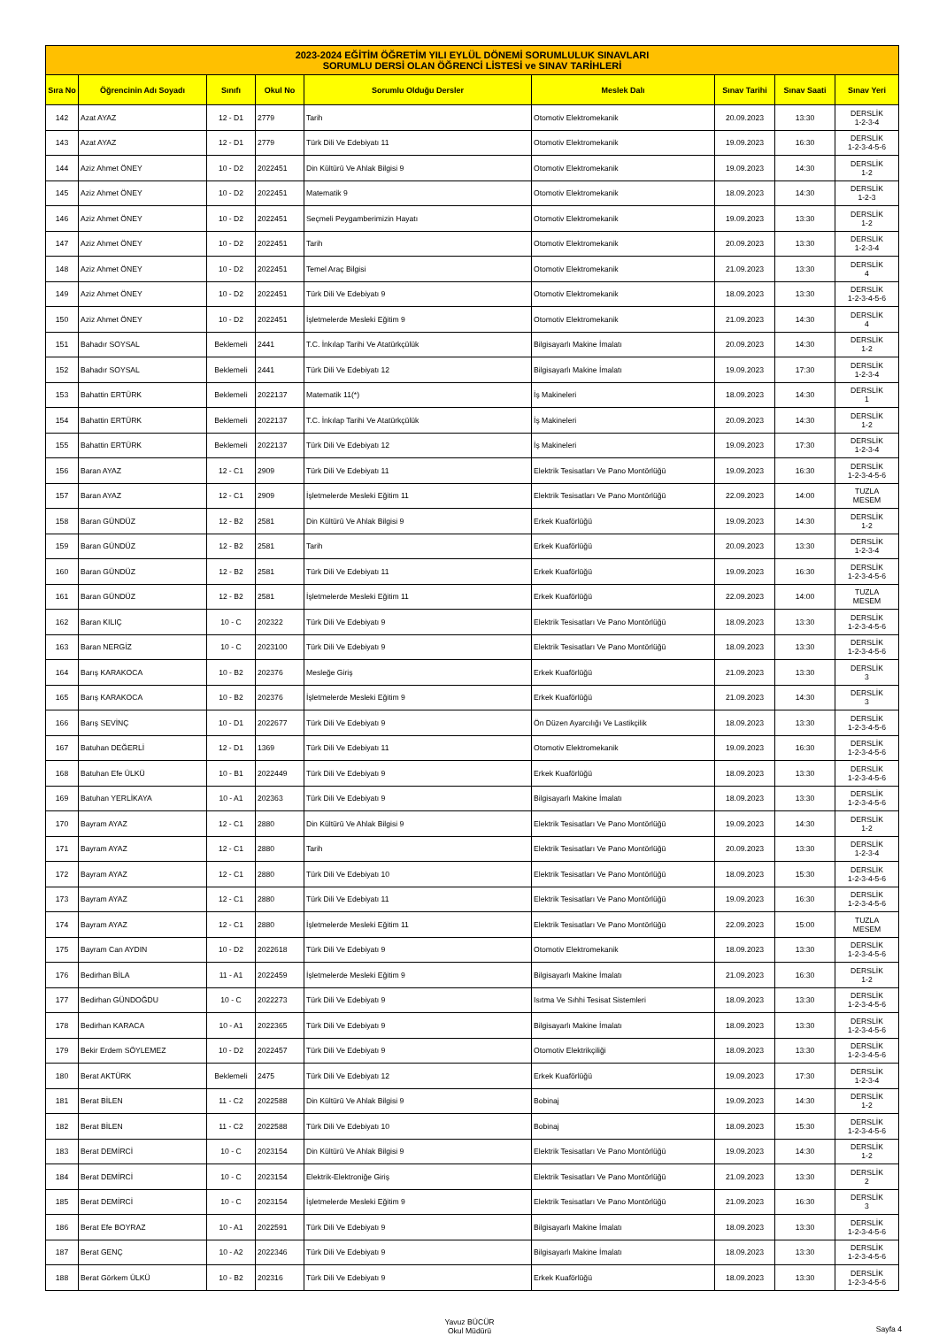| 2023-2024 EĞİTİM ÖĞRETİM YILI EYLÜL DÖNEMİ SORUMLULUK SINAVLARI SORUMLU DERSİ OLAN ÖĞRENCİ LİSTESİ ve SINAV TARİHLERİ | | | | | | | | |
| Sıra No | Öğrencinin Adı Soyadı | Sınıfı | Okul No | Sorumlu Olduğu Dersler | Meslek Dalı | Sınav Tarihi | Sınav Saati | Sınav Yeri |
| 142 | Azat AYAZ | 12 - D1 | 2779 | Tarih | Otomotiv Elektromekanik | 20.09.2023 | 13:30 | DERSLİK 1-2-3-4 |
| 143 | Azat AYAZ | 12 - D1 | 2779 | Türk Dili Ve Edebiyatı 11 | Otomotiv Elektromekanik | 19.09.2023 | 16:30 | DERSLİK 1-2-3-4-5-6 |
| 144 | Aziz Ahmet ÖNEY | 10 - D2 | 2022451 | Din Kültürü Ve Ahlak Bilgisi 9 | Otomotiv Elektromekanik | 19.09.2023 | 14:30 | DERSLİK 1-2 |
| 145 | Aziz Ahmet ÖNEY | 10 - D2 | 2022451 | Matematik 9 | Otomotiv Elektromekanik | 18.09.2023 | 14:30 | DERSLİK 1-2-3 |
| 146 | Aziz Ahmet ÖNEY | 10 - D2 | 2022451 | Seçmeli Peygamberimizin Hayatı | Otomotiv Elektromekanik | 19.09.2023 | 13:30 | DERSLİK 1-2 |
| 147 | Aziz Ahmet ÖNEY | 10 - D2 | 2022451 | Tarih | Otomotiv Elektromekanik | 20.09.2023 | 13:30 | DERSLİK 1-2-3-4 |
| 148 | Aziz Ahmet ÖNEY | 10 - D2 | 2022451 | Temel Araç Bilgisi | Otomotiv Elektromekanik | 21.09.2023 | 13:30 | DERSLİK 4 |
| 149 | Aziz Ahmet ÖNEY | 10 - D2 | 2022451 | Türk Dili Ve Edebiyatı 9 | Otomotiv Elektromekanik | 18.09.2023 | 13:30 | DERSLİK 1-2-3-4-5-6 |
| 150 | Aziz Ahmet ÖNEY | 10 - D2 | 2022451 | İşletmelerde Mesleki Eğitim 9 | Otomotiv Elektromekanik | 21.09.2023 | 14:30 | DERSLİK 4 |
| 151 | Bahadır SOYSAL | Beklemeli | 2441 | T.C. İnkılap Tarihi Ve Atatürkçülük | Bilgisayarlı Makine İmalatı | 20.09.2023 | 14:30 | DERSLİK 1-2 |
| 152 | Bahadır SOYSAL | Beklemeli | 2441 | Türk Dili Ve Edebiyatı 12 | Bilgisayarlı Makine İmalatı | 19.09.2023 | 17:30 | DERSLİK 1-2-3-4 |
| 153 | Bahattin ERTÜRK | Beklemeli | 2022137 | Matematik 11(*) | İş Makineleri | 18.09.2023 | 14:30 | DERSLİK 1 |
| 154 | Bahattin ERTÜRK | Beklemeli | 2022137 | T.C. İnkılap Tarihi Ve Atatürkçülük | İş Makineleri | 20.09.2023 | 14:30 | DERSLİK 1-2 |
| 155 | Bahattin ERTÜRK | Beklemeli | 2022137 | Türk Dili Ve Edebiyatı 12 | İş Makineleri | 19.09.2023 | 17:30 | DERSLİK 1-2-3-4 |
| 156 | Baran AYAZ | 12 - C1 | 2909 | Türk Dili Ve Edebiyatı 11 | Elektrik Tesisatları Ve Pano Montörlüğü | 19.09.2023 | 16:30 | DERSLİK 1-2-3-4-5-6 |
| 157 | Baran AYAZ | 12 - C1 | 2909 | İşletmelerde Mesleki Eğitim 11 | Elektrik Tesisatları Ve Pano Montörlüğü | 22.09.2023 | 14:00 | TUZLA MESEM |
| 158 | Baran GÜNDÜZ | 12 - B2 | 2581 | Din Kültürü Ve Ahlak Bilgisi 9 | Erkek Kuaförlüğü | 19.09.2023 | 14:30 | DERSLİK 1-2 |
| 159 | Baran GÜNDÜZ | 12 - B2 | 2581 | Tarih | Erkek Kuaförlüğü | 20.09.2023 | 13:30 | DERSLİK 1-2-3-4 |
| 160 | Baran GÜNDÜZ | 12 - B2 | 2581 | Türk Dili Ve Edebiyatı 11 | Erkek Kuaförlüğü | 19.09.2023 | 16:30 | DERSLİK 1-2-3-4-5-6 |
| 161 | Baran GÜNDÜZ | 12 - B2 | 2581 | İşletmelerde Mesleki Eğitim 11 | Erkek Kuaförlüğü | 22.09.2023 | 14:00 | TUZLA MESEM |
| 162 | Baran KILIÇ | 10 - C | 202322 | Türk Dili Ve Edebiyatı 9 | Elektrik Tesisatları Ve Pano Montörlüğü | 18.09.2023 | 13:30 | DERSLİK 1-2-3-4-5-6 |
| 163 | Baran NERGİZ | 10 - C | 2023100 | Türk Dili Ve Edebiyatı 9 | Elektrik Tesisatları Ve Pano Montörlüğü | 18.09.2023 | 13:30 | DERSLİK 1-2-3-4-5-6 |
| 164 | Barış KARAKOCA | 10 - B2 | 202376 | Mesleğe Giriş | Erkek Kuaförlüğü | 21.09.2023 | 13:30 | DERSLİK 3 |
| 165 | Barış KARAKOCA | 10 - B2 | 202376 | İşletmelerde Mesleki Eğitim 9 | Erkek Kuaförlüğü | 21.09.2023 | 14:30 | DERSLİK 3 |
| 166 | Barış SEVİNÇ | 10 - D1 | 2022677 | Türk Dili Ve Edebiyatı 9 | Ön Düzen Ayarcılığı Ve Lastikçilik | 18.09.2023 | 13:30 | DERSLİK 1-2-3-4-5-6 |
| 167 | Batuhan DEĞERLİ | 12 - D1 | 1369 | Türk Dili Ve Edebiyatı 11 | Otomotiv Elektromekanik | 19.09.2023 | 16:30 | DERSLİK 1-2-3-4-5-6 |
| 168 | Batuhan Efe ÜLKÜ | 10 - B1 | 2022449 | Türk Dili Ve Edebiyatı 9 | Erkek Kuaförlüğü | 18.09.2023 | 13:30 | DERSLİK 1-2-3-4-5-6 |
| 169 | Batuhan YERLİKAYA | 10 - A1 | 202363 | Türk Dili Ve Edebiyatı 9 | Bilgisayarlı Makine İmalatı | 18.09.2023 | 13:30 | DERSLİK 1-2-3-4-5-6 |
| 170 | Bayram AYAZ | 12 - C1 | 2880 | Din Kültürü Ve Ahlak Bilgisi 9 | Elektrik Tesisatları Ve Pano Montörlüğü | 19.09.2023 | 14:30 | DERSLİK 1-2 |
| 171 | Bayram AYAZ | 12 - C1 | 2880 | Tarih | Elektrik Tesisatları Ve Pano Montörlüğü | 20.09.2023 | 13:30 | DERSLİK 1-2-3-4 |
| 172 | Bayram AYAZ | 12 - C1 | 2880 | Türk Dili Ve Edebiyatı 10 | Elektrik Tesisatları Ve Pano Montörlüğü | 18.09.2023 | 15:30 | DERSLİK 1-2-3-4-5-6 |
| 173 | Bayram AYAZ | 12 - C1 | 2880 | Türk Dili Ve Edebiyatı 11 | Elektrik Tesisatları Ve Pano Montörlüğü | 19.09.2023 | 16:30 | DERSLİK 1-2-3-4-5-6 |
| 174 | Bayram AYAZ | 12 - C1 | 2880 | İşletmelerde Mesleki Eğitim 11 | Elektrik Tesisatları Ve Pano Montörlüğü | 22.09.2023 | 15:00 | TUZLA MESEM |
| 175 | Bayram Can AYDIN | 10 - D2 | 2022618 | Türk Dili Ve Edebiyatı 9 | Otomotiv Elektromekanik | 18.09.2023 | 13:30 | DERSLİK 1-2-3-4-5-6 |
| 176 | Bedirhan BİLA | 11 - A1 | 2022459 | İşletmelerde Mesleki Eğitim 9 | Bilgisayarlı Makine İmalatı | 21.09.2023 | 16:30 | DERSLİK 1-2 |
| 177 | Bedirhan GÜNDOĞDU | 10 - C | 2022273 | Türk Dili Ve Edebiyatı 9 | Isıtma Ve Sıhhi Tesisat Sistemleri | 18.09.2023 | 13:30 | DERSLİK 1-2-3-4-5-6 |
| 178 | Bedirhan KARACA | 10 - A1 | 2022365 | Türk Dili Ve Edebiyatı 9 | Bilgisayarlı Makine İmalatı | 18.09.2023 | 13:30 | DERSLİK 1-2-3-4-5-6 |
| 179 | Bekir Erdem SÖYLEMEZ | 10 - D2 | 2022457 | Türk Dili Ve Edebiyatı 9 | Otomotiv Elektrikçiliği | 18.09.2023 | 13:30 | DERSLİK 1-2-3-4-5-6 |
| 180 | Berat AKTÜRK | Beklemeli | 2475 | Türk Dili Ve Edebiyatı 12 | Erkek Kuaförlüğü | 19.09.2023 | 17:30 | DERSLİK 1-2-3-4 |
| 181 | Berat BİLEN | 11 - C2 | 2022588 | Din Kültürü Ve Ahlak Bilgisi 9 | Bobinaj | 19.09.2023 | 14:30 | DERSLİK 1-2 |
| 182 | Berat BİLEN | 11 - C2 | 2022588 | Türk Dili Ve Edebiyatı 10 | Bobinaj | 18.09.2023 | 15:30 | DERSLİK 1-2-3-4-5-6 |
| 183 | Berat DEMİRCİ | 10 - C | 2023154 | Din Kültürü Ve Ahlak Bilgisi 9 | Elektrik Tesisatları Ve Pano Montörlüğü | 19.09.2023 | 14:30 | DERSLİK 1-2 |
| 184 | Berat DEMİRCİ | 10 - C | 2023154 | Elektrik-Elektroniğe Giriş | Elektrik Tesisatları Ve Pano Montörlüğü | 21.09.2023 | 13:30 | DERSLİK 2 |
| 185 | Berat DEMİRCİ | 10 - C | 2023154 | İşletmelerde Mesleki Eğitim 9 | Elektrik Tesisatları Ve Pano Montörlüğü | 21.09.2023 | 16:30 | DERSLİK 3 |
| 186 | Berat Efe BOYRAZ | 10 - A1 | 2022591 | Türk Dili Ve Edebiyatı 9 | Bilgisayarlı Makine İmalatı | 18.09.2023 | 13:30 | DERSLİK 1-2-3-4-5-6 |
| 187 | Berat GENÇ | 10 - A2 | 2022346 | Türk Dili Ve Edebiyatı 9 | Bilgisayarlı Makine İmalatı | 18.09.2023 | 13:30 | DERSLİK 1-2-3-4-5-6 |
| 188 | Berat Görkem ÜLKÜ | 10 - B2 | 202316 | Türk Dili Ve Edebiyatı 9 | Erkek Kuaförlüğü | 18.09.2023 | 13:30 | DERSLİK 1-2-3-4-5-6 |
Yavuz BÜCÜR
Okul Müdürü
Sayfa 4